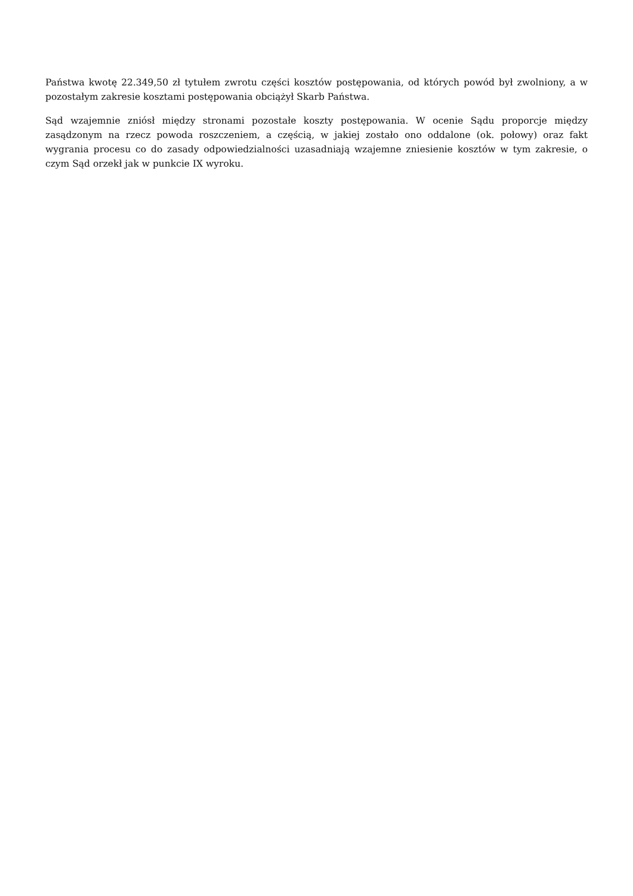Państwa kwotę 22.349,50 zł tytułem zwrotu części kosztów postępowania, od których powód był zwolniony, a w pozostałym zakresie kosztami postępowania obciążył Skarb Państwa.
Sąd wzajemnie zniósł między stronami pozostałe koszty postępowania. W ocenie Sądu proporcje między zasądzonym na rzecz powoda roszczeniem, a częścią, w jakiej zostało ono oddalone (ok. połowy) oraz fakt wygrania procesu co do zasady odpowiedzialności uzasadniają wzajemne zniesienie kosztów w tym zakresie, o czym Sąd orzekł jak w punkcie IX wyroku.